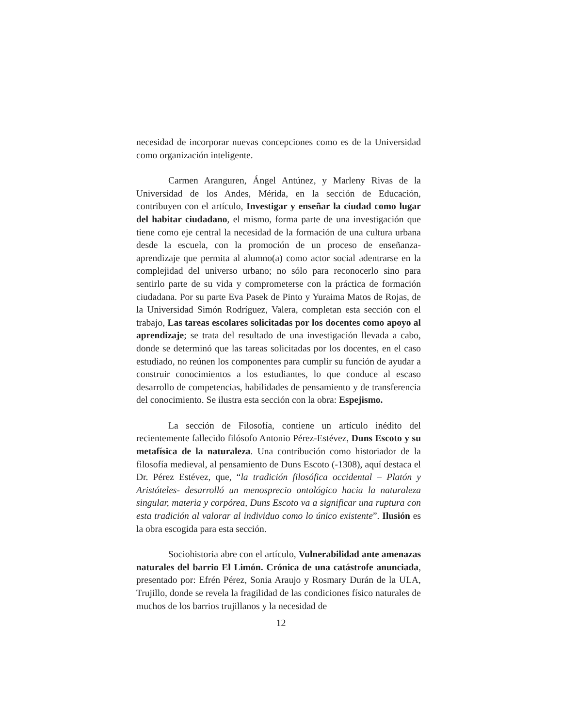necesidad de incorporar nuevas concepciones como es de la Universidad como organización inteligente.
Carmen Aranguren, Ángel Antúnez, y Marleny Rivas de la Universidad de los Andes, Mérida, en la sección de Educación, contribuyen con el artículo, Investigar y enseñar la ciudad como lugar del habitar ciudadano, el mismo, forma parte de una investigación que tiene como eje central la necesidad de la formación de una cultura urbana desde la escuela, con la promoción de un proceso de enseñanza-aprendizaje que permita al alumno(a) como actor social adentrarse en la complejidad del universo urbano; no sólo para reconocerlo sino para sentirlo parte de su vida y comprometerse con la práctica de formación ciudadana. Por su parte Eva Pasek de Pinto y Yuraima Matos de Rojas, de la Universidad Simón Rodríguez, Valera, completan esta sección con el trabajo, Las tareas escolares solicitadas por los docentes como apoyo al aprendizaje; se trata del resultado de una investigación llevada a cabo, donde se determinó que las tareas solicitadas por los docentes, en el caso estudiado, no reúnen los componentes para cumplir su función de ayudar a construir conocimientos a los estudiantes, lo que conduce al escaso desarrollo de competencias, habilidades de pensamiento y de transferencia del conocimiento. Se ilustra esta sección con la obra: Espejismo.
La sección de Filosofía, contiene un artículo inédito del recientemente fallecido filósofo Antonio Pérez-Estévez, Duns Escoto y su metafísica de la naturaleza. Una contribución como historiador de la filosofía medieval, al pensamiento de Duns Escoto (-1308), aquí destaca el Dr. Pérez Estévez, que, “la tradición filosófica occidental – Platón y Aristóteles- desarrolló un menosprecio ontológico hacia la naturaleza singular, materia y corpórea, Duns Escoto va a significar una ruptura con esta tradición al valorar al individuo como lo único existente”. Ilusión es la obra escogida para esta sección.
Sociohistoria abre con el artículo, Vulnerabilidad ante amenazas naturales del barrio El Limón. Crónica de una catástrofe anunciada, presentado por: Efrén Pérez, Sonia Araujo y Rosmary Durán de la ULA, Trujillo, donde se revela la fragilidad de las condiciones físico naturales de muchos de los barrios trujillanos y la necesidad de
12